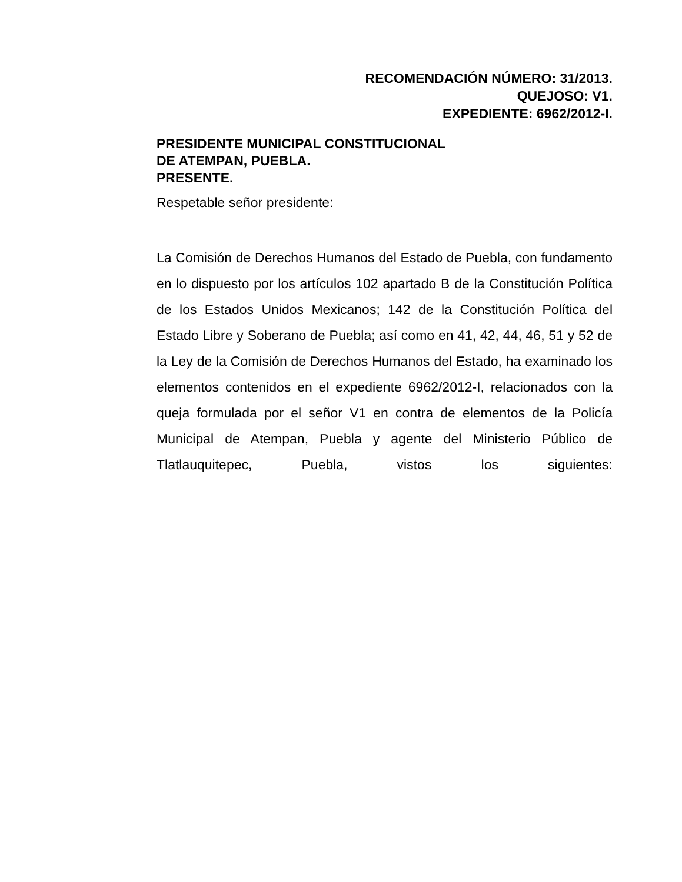RECOMENDACIÓN NÚMERO: 31/2013.
QUEJOSO: V1.
EXPEDIENTE: 6962/2012-I.
PRESIDENTE MUNICIPAL CONSTITUCIONAL
DE ATEMPAN, PUEBLA.
PRESENTE.
Respetable señor presidente:
La Comisión de Derechos Humanos del Estado de Puebla, con fundamento en lo dispuesto por los artículos 102 apartado B de la Constitución Política de los Estados Unidos Mexicanos; 142 de la Constitución Política del Estado Libre y Soberano de Puebla; así como en 41, 42, 44, 46, 51 y 52 de la Ley de la Comisión de Derechos Humanos del Estado, ha examinado los elementos contenidos en el expediente 6962/2012-I, relacionados con la queja formulada por el señor V1 en contra de elementos de la Policía Municipal de Atempan, Puebla y agente del Ministerio Público de Tlatlauquitepec, Puebla, vistos los siguientes: